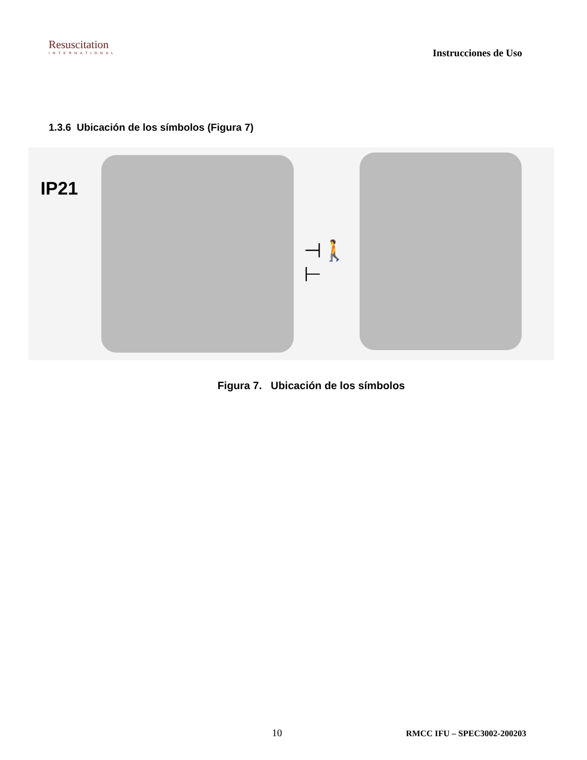Resuscitation
INTERNATIONAL
Instrucciones de Uso
1.3.6 Ubicación de los símbolos (Figura 7)
IP21
⊣🚶⊢
Figura 7. Ubicación de los símbolos
10 RMCC IFU – SPEC3002-200203